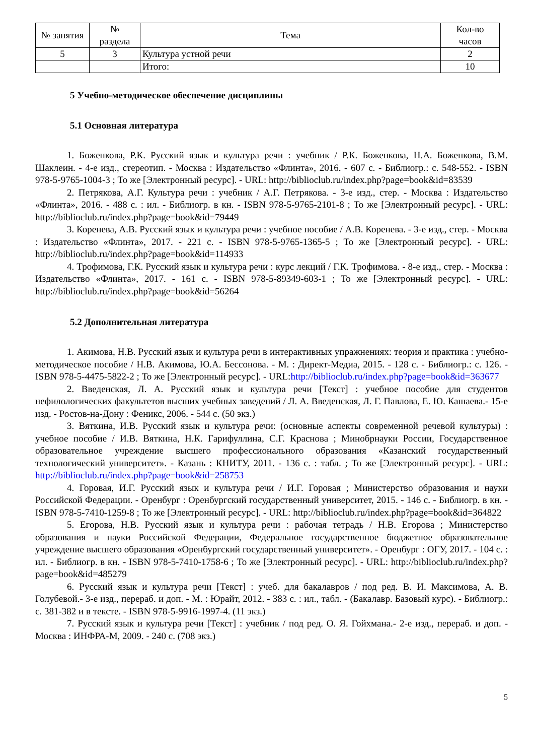| № занятия | № раздела | Тема | Кол-во часов |
| --- | --- | --- | --- |
| 5 | 3 | Культура устной речи | 2 |
| | | Итого: | 10 |
5 Учебно-методическое обеспечение дисциплины
5.1 Основная литература
1. Боженкова, Р.К. Русский язык и культура речи : учебник / Р.К. Боженкова, Н.А. Боженкова, В.М. Шаклеин. - 4-е изд., стереотип. - Москва : Издательство «Флинта», 2016. - 607 с. - Библиогр.: с. 548-552. - ISBN 978-5-9765-1004-3 ; То же [Электронный ресурс]. - URL: http://biblioclub.ru/index.php?page=book&id=83539
2. Петрякова, А.Г. Культура речи : учебник / А.Г. Петрякова. - 3-е изд., стер. - Москва : Издательство «Флинта», 2016. - 488 с. : ил. - Библиогр. в кн. - ISBN 978-5-9765-2101-8 ; То же [Электронный ресурс]. - URL: http://biblioclub.ru/index.php?page=book&id=79449
3. Коренева, А.В. Русский язык и культура речи : учебное пособие / А.В. Коренева. - 3-е изд., стер. - Москва : Издательство «Флинта», 2017. - 221 с. - ISBN 978-5-9765-1365-5 ; То же [Электронный ресурс]. - URL: http://biblioclub.ru/index.php?page=book&id=114933
4. Трофимова, Г.К. Русский язык и культура речи : курс лекций / Г.К. Трофимова. - 8-е изд., стер. - Москва : Издательство «Флинта», 2017. - 161 с. - ISBN 978-5-89349-603-1 ; То же [Электронный ресурс]. - URL: http://biblioclub.ru/index.php?page=book&id=56264
5.2 Дополнительная литература
1. Акимова, Н.В. Русский язык и культура речи в интерактивных упражнениях: теория и практика : учебно-методическое пособие / Н.В. Акимова, Ю.А. Бессонова. - М. : Директ-Медиа, 2015. - 128 с. - Библиогр.: с. 126. - ISBN 978-5-4475-5822-2 ; То же [Электронный ресурс]. - URL:http://biblioclub.ru/index.php?page=book&id=363677
2. Введенская, Л. А. Русский язык и культура речи [Текст] : учебное пособие для студентов нефилологических факультетов высших учебных заведений / Л. А. Введенская, Л. Г. Павлова, Е. Ю. Кашаева.- 15-е изд. - Ростов-на-Дону : Феникс, 2006. - 544 с. (50 экз.)
3. Вяткина, И.В. Русский язык и культура речи: (основные аспекты современной речевой культуры) : учебное пособие / И.В. Вяткина, Н.К. Гарифуллина, С.Г. Краснова ; Минобрнауки России, Государственное образовательное учреждение высшего профессионального образования «Казанский государственный технологический университет». - Казань : КНИТУ, 2011. - 136 с. : табл. ; То же [Электронный ресурс]. - URL: http://biblioclub.ru/index.php?page=book&id=258753
4. Горовая, И.Г. Русский язык и культура речи / И.Г. Горовая ; Министерство образования и науки Российской Федерации. - Оренбург : Оренбургский государственный университет, 2015. - 146 с. - Библиогр. в кн. - ISBN 978-5-7410-1259-8 ; То же [Электронный ресурс]. - URL: http://biblioclub.ru/index.php?page=book&id=364822
5. Егорова, Н.В. Русский язык и культура речи : рабочая тетрадь / Н.В. Егорова ; Министерство образования и науки Российской Федерации, Федеральное государственное бюджетное образовательное учреждение высшего образования «Оренбургский государственный университет». - Оренбург : ОГУ, 2017. - 104 с. : ил. - Библиогр. в кн. - ISBN 978-5-7410-1758-6 ; То же [Электронный ресурс]. - URL: http://biblioclub.ru/index.php?page=book&id=485279
6. Русский язык и культура речи [Текст] : учеб. для бакалавров / под ред. В. И. Максимова, А. В. Голубевой.- 3-е изд., перераб. и доп. - М. : Юрайт, 2012. - 383 с. : ил., табл. - (Бакалавр. Базовый курс). - Библиогр.: с. 381-382 и в тексте. - ISBN 978-5-9916-1997-4. (11 экз.)
7. Русский язык и культура речи [Текст] : учебник / под ред. О. Я. Гойхмана.- 2-е изд., перераб. и доп. - Москва : ИНФРА-М, 2009. - 240 с. (708 экз.)
5